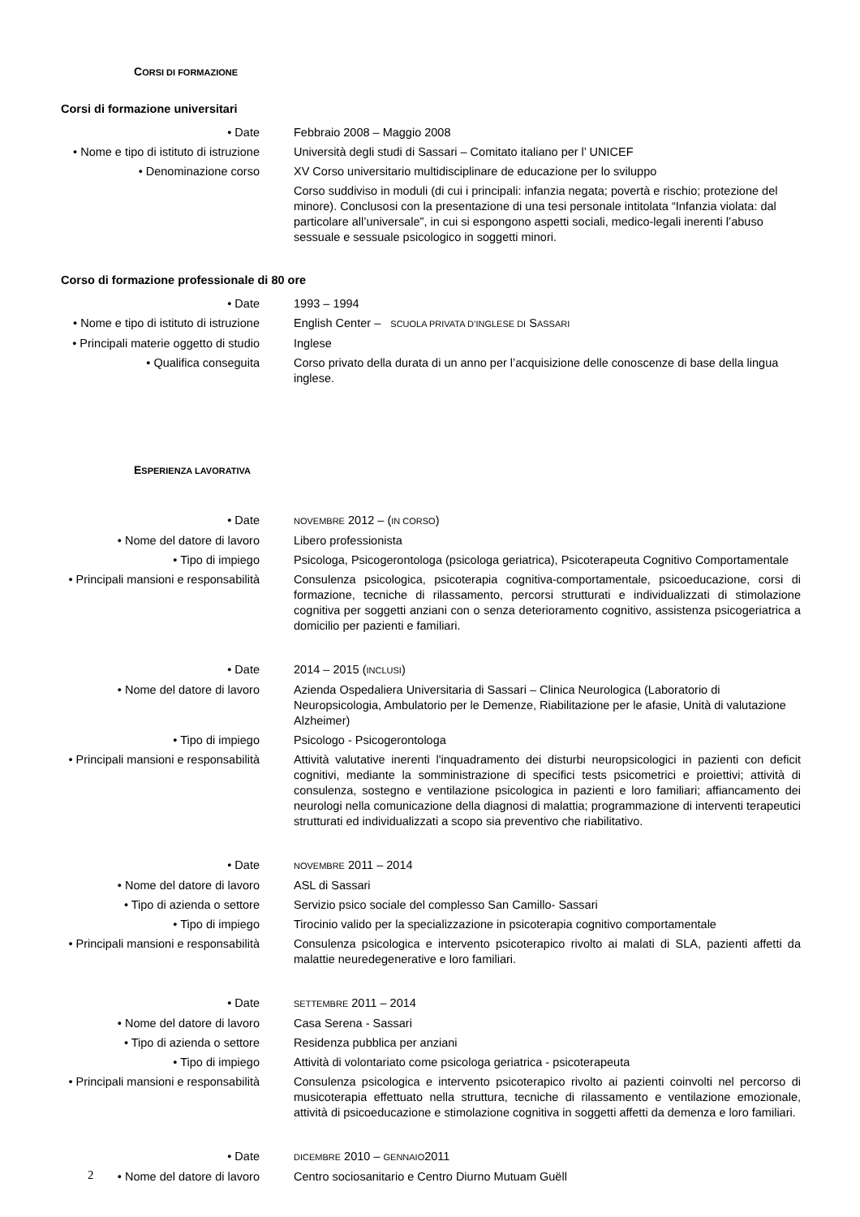CORSI DI FORMAZIONE
Corsi di formazione universitari
• Date Febbraio 2008 – Maggio 2008
• Nome e tipo di istituto di istruzione
Università degli studi di Sassari – Comitato italiano per l’ UNICEF
• Denominazione corso XV Corso universitario multidisciplinare de educazione per lo sviluppo
Corso suddiviso in moduli (di cui i principali: infanzia negata; povertà e rischio; protezione del minore). Conclusosi con la presentazione di una tesi personale intitolata “Infanzia violata: dal particolare all’universale”, in cui si espongono aspetti sociali, medico-legali inerenti l’abuso sessuale e sessuale psicologico in soggetti minori.
Corso di formazione professionale di 80 ore
• Date 1993 – 1994
• Nome e tipo di istituto di istruzione
English Center – SCUOLA PRIVATA D’INGLESE DI SASSARI
• Principali materie oggetto di studio
Inglese
• Qualifica conseguita Corso privato della durata di un anno per l’acquisizione delle conoscenze di base della lingua inglese.
ESPERIENZA LAVORATIVA
• Date
NOVEMBRE 2012 – (IN CORSO)
• Nome del datore di lavoro Libero professionista
• Tipo di impiego Psicologa, Psicogerontologa (psicologa geriatrica), Psicoterapeuta Cognitivo Comportamentale
• Principali mansioni e responsabilità
Consulenza psicologica, psicoterapia cognitiva-comportamentale, psicoeducazione, corsi di formazione, tecniche di rilassamento, percorsi strutturati e individualizzati di stimolazione cognitiva per soggetti anziani con o senza deterioramento cognitivo, assistenza psicogeriatrica a domicilio per pazienti e familiari.
• Date 2014 – 2015 (INCLUSI)
• Nome del datore di lavoro Azienda Ospedaliera Universitaria di Sassari – Clinica Neurologica (Laboratorio di Neuropsicologia, Ambulatorio per le Demenze, Riabilitazione per le afasie, Unità di valutazione Alzheimer)
• Tipo di impiego Psicologo - Psicogerontologa
• Principali mansioni e responsabilità
Attività valutative inerenti l'inquadramento dei disturbi neuropsicologici in pazienti con deficit cognitivi, mediante la somministrazione di specifici tests psicometrici e proiettivi; attività di consulenza, sostegno e ventilazione psicologica in pazienti e loro familiari; affiancamento dei neurologi nella comunicazione della diagnosi di malattia; programmazione di interventi terapeutici strutturati ed individualizzati a scopo sia preventivo che riabilitativo.
• Date
NOVEMBRE 2011 – 2014
• Nome del datore di lavoro ASL di Sassari
• Tipo di azienda o settore Servizio psico sociale del complesso San Camillo- Sassari
• Tipo di impiego Tirocinio valido per la specializzazione in psicoterapia cognitivo comportamentale
• Principali mansioni e responsabilità
Consulenza psicologica e intervento psicoterapico rivolto ai malati di SLA, pazienti affetti da malattie neuredegenerative e loro familiari.
• Date
SETTEMBRE 2011 – 2014
• Nome del datore di lavoro Casa Serena - Sassari
• Tipo di azienda o settore Residenza pubblica per anziani
• Tipo di impiego Attività di volontariato come psicologa geriatrica - psicoterapeuta
• Principali mansioni e responsabilità
Consulenza psicologica e intervento psicoterapico rivolto ai pazienti coinvolti nel percorso di musicoterapia effettuato nella struttura, tecniche di rilassamento e ventilazione emozionale, attività di psicoeducazione e stimolazione cognitiva in soggetti affetti da demenza e loro familiari.
• Date
DICEMBRE 2010 – GENNAIO2011
• Nome del datore di lavoro Centro sociosanitario e Centro Diurno Mutuam Guëll
2